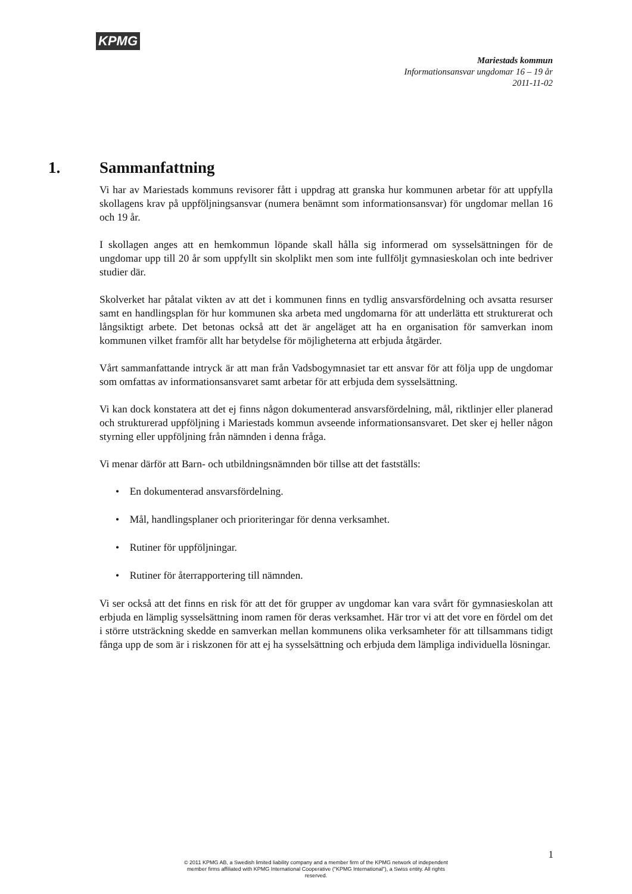KPMG
Mariestads kommun
Informationsansvar ungdomar 16 – 19 år
2011-11-02
1. Sammanfattning
Vi har av Mariestads kommuns revisorer fått i uppdrag att granska hur kommunen arbetar för att uppfylla skollagens krav på uppföljningsansvar (numera benämnt som informationsansvar) för ungdomar mellan 16 och 19 år.
I skollagen anges att en hemkommun löpande skall hålla sig informerad om sysselsättningen för de ungdomar upp till 20 år som uppfyllt sin skolplikt men som inte fullföljt gymnasieskolan och inte bedriver studier där.
Skolverket har påtalat vikten av att det i kommunen finns en tydlig ansvarsfördelning och avsatta resurser samt en handlingsplan för hur kommunen ska arbeta med ungdomarna för att underlätta ett strukturerat och långsiktigt arbete. Det betonas också att det är angeläget att ha en organisation för samverkan inom kommunen vilket framför allt har betydelse för möjligheterna att erbjuda åtgärder.
Vårt sammanfattande intryck är att man från Vadsbogymnasiet tar ett ansvar för att följa upp de ungdomar som omfattas av informationsansvaret samt arbetar för att erbjuda dem sysselsättning.
Vi kan dock konstatera att det ej finns någon dokumenterad ansvarsfördelning, mål, riktlinjer eller planerad och strukturerad uppföljning i Mariestads kommun avseende informationsansvaret. Det sker ej heller någon styrning eller uppföljning från nämnden i denna fråga.
Vi menar därför att Barn- och utbildningsnämnden bör tillse att det fastställs:
• En dokumenterad ansvarsfördelning.
• Mål, handlingsplaner och prioriteringar för denna verksamhet.
• Rutiner för uppföljningar.
• Rutiner för återrapportering till nämnden.
Vi ser också att det finns en risk för att det för grupper av ungdomar kan vara svårt för gymnasieskolan att erbjuda en lämplig sysselsättning inom ramen för deras verksamhet. Här tror vi att det vore en fördel om det i större utsträckning skedde en samverkan mellan kommunens olika verksamheter för att tillsammans tidigt fånga upp de som är i riskzonen för att ej ha sysselsättning och erbjuda dem lämpliga individuella lösningar.
1
© 2011 KPMG AB, a Swedish limited liability company and a member firm of the KPMG network of independent member firms affiliated with KPMG International Cooperative ("KPMG International"), a Swiss entity. All rights reserved.